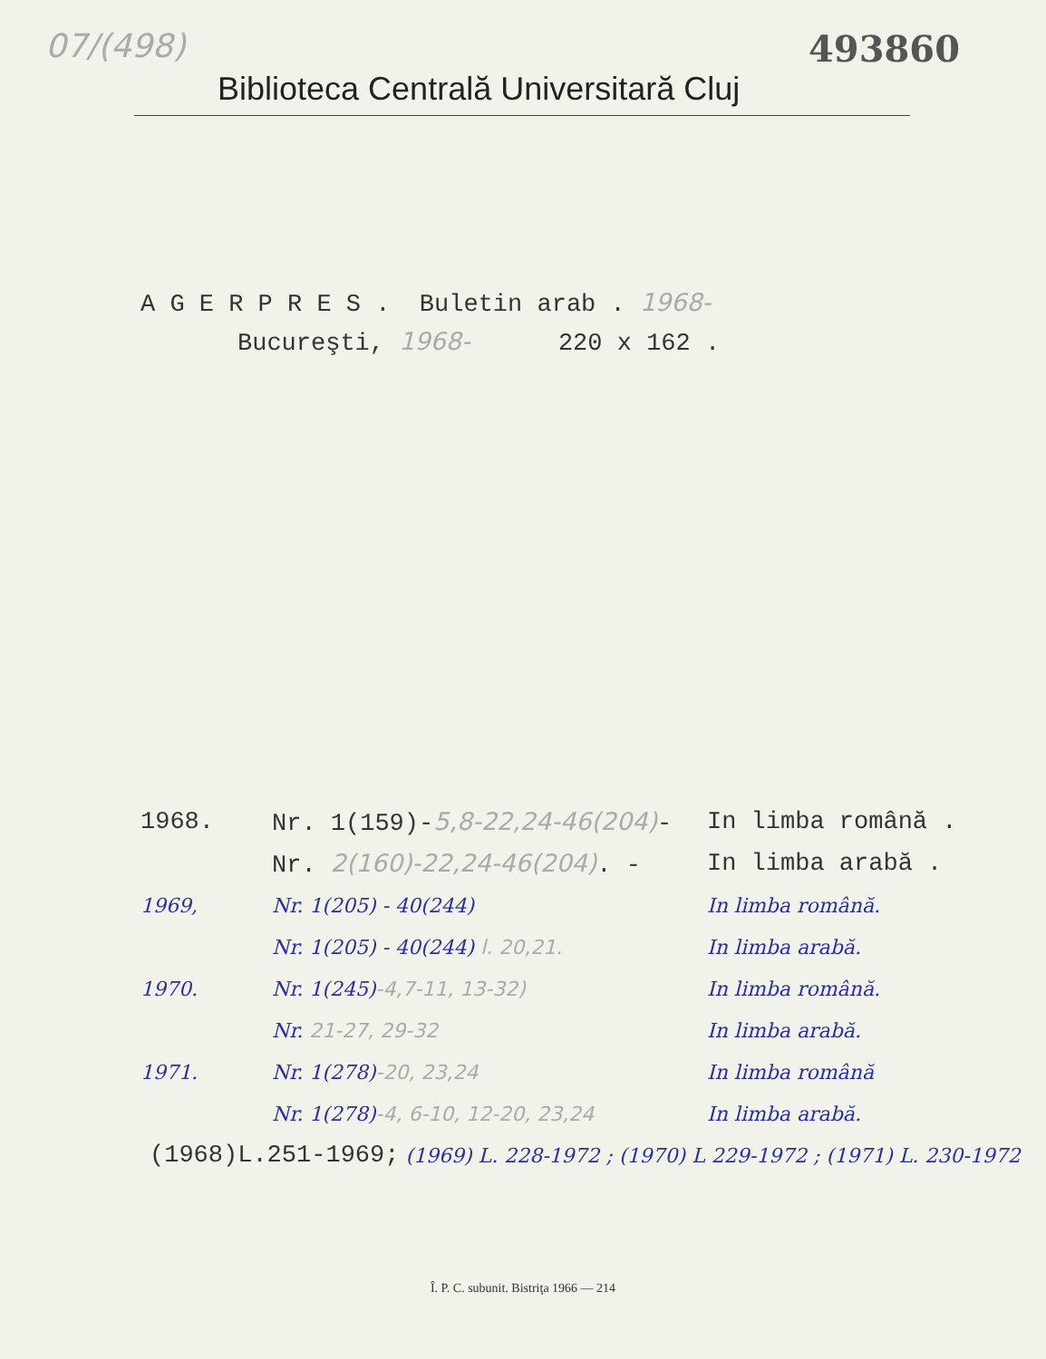07/(498) 493860
Biblioteca Centrală Universitară Cluj
A G E R P R E S . Buletin arab . 1968-
Bucureşti, 1968- 220 x 162 .
1968. Nr. 1(159)-5,8-22,24-46(204)- In limba română .
Nr. 2(160)-22,24-46(204). - In limba arabă .
1969, Nr. 1(205) - 40(244) In limba română.
Nr. 1(205) - 40(244) l. 20,21. In limba arabă.
1970. Nr. 1(245)-4,7-11, 13-32) In limba română.
Nr. 21-27, 29-32 In limba arabă.
1971. Nr. 1(278)-20, 23,24 In limba română
Nr. 1(278)-4, 6-10, 12-20, 23,24 In limba arabă.
(1968)L.251-1969; (1969) L. 228-1972 ; (1970) L 229-1972 ; (1971) L. 230-1972
Î. P. C. subunit. Bistriţa 1966 — 214